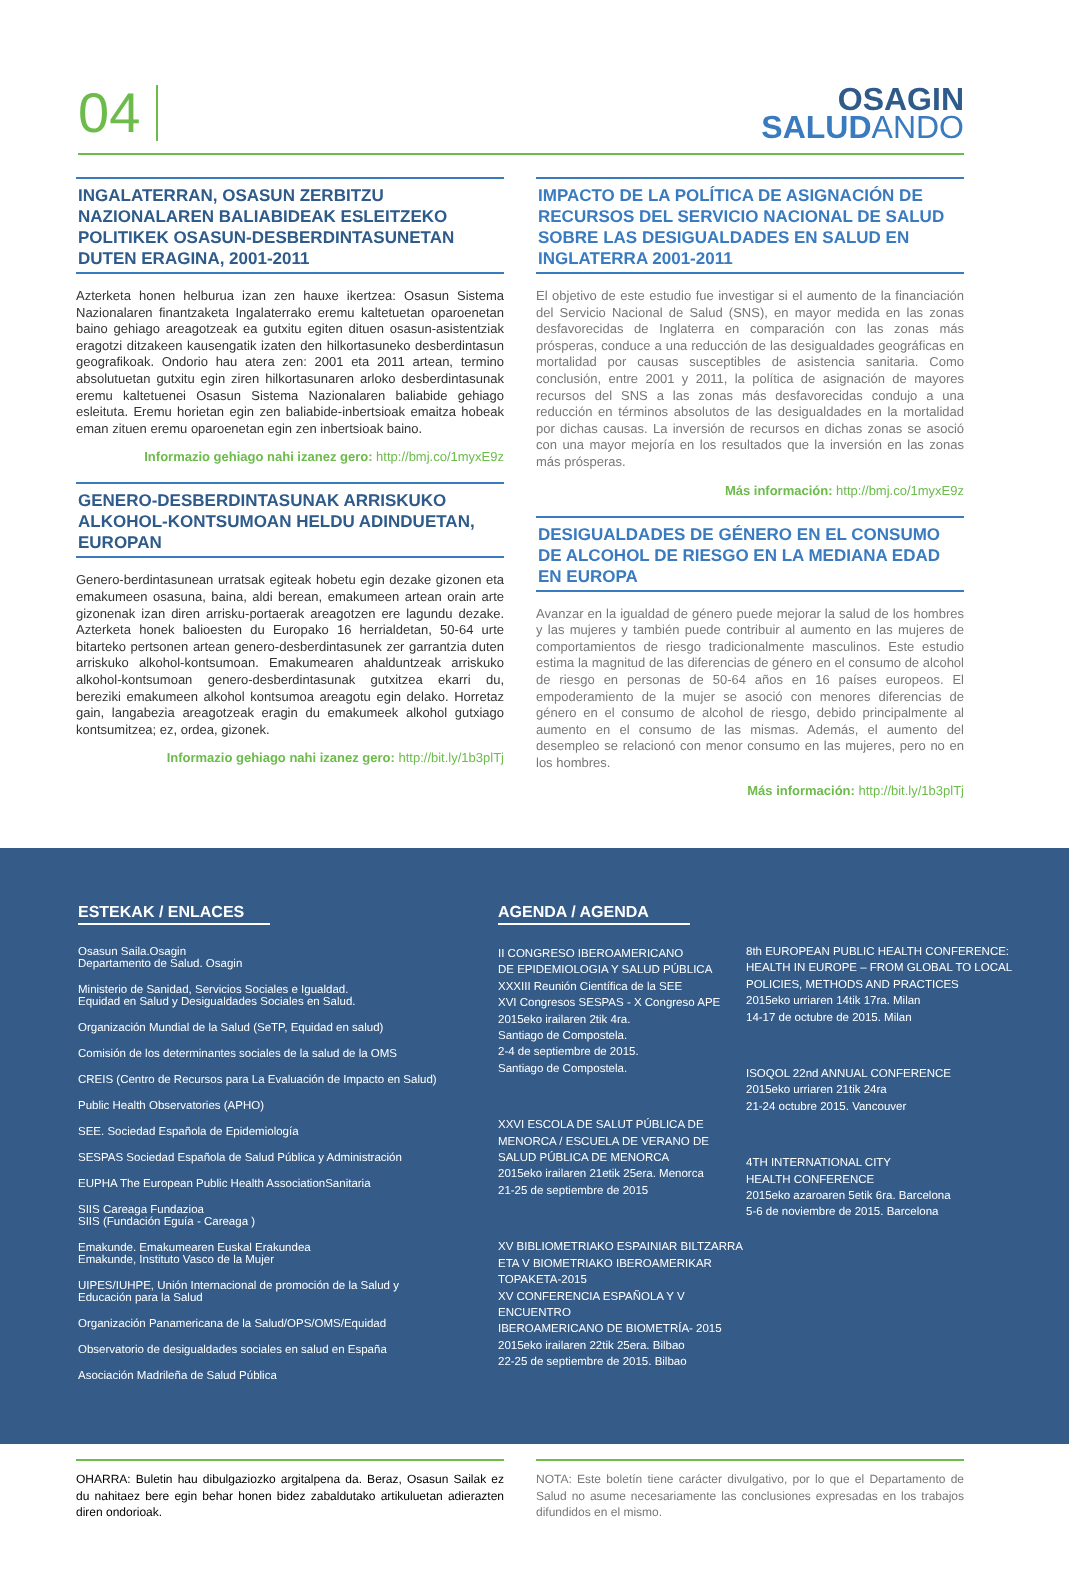04
OSAGIN
SALUD ANDO
INGALATERRAN, OSASUN ZERBITZU NAZIONALAREN BALIABIDEAK ESLEITZEKO POLITIKEK OSASUN-DESBERDINTASUNETAN DUTEN ERAGINA, 2001-2011
Azterketa honen helburua izan zen hauxe ikertzea: Osasun Sistema Nazionalaren finantzaketa Ingalaterrako eremu kaltetuetan oparoenetan baino gehiago areagotzeak ea gutxitu egiten dituen osasun-asistentziak eragotzi ditzakeen kausengatik izaten den hilkortasuneko desberdintasun geografikoak. Ondorio hau atera zen: 2001 eta 2011 artean, termino absolutuetan gutxitu egin ziren hilkortasunaren arloko desberdintasunak eremu kaltetuenei Osasun Sistema Nazionalaren baliabide gehiago esleituta. Eremu horietan egin zen baliabide-inbertsioak emaitza hobeak eman zituen eremu oparoenetan egin zen inbertsioak baino.
Informazio gehiago nahi izanez gero: http://bmj.co/1myxE9z
GENERO-DESBERDINTASUNAK ARRISKUKO ALKOHOL-KONTSUMOAN HELDU ADINDUETAN, EUROPAN
Genero-berdintasunean urratsak egiteak hobetu egin dezake gizonen eta emakumeen osasuna, baina, aldi berean, emakumeen artean orain arte gizonenak izan diren arrisku-portaerak areagotzen ere lagundu dezake. Azterketa honek balioesten du Europako 16 herrialdetan, 50-64 urte bitarteko pertsonen artean genero-desberdintasunek zer garrantzia duten arriskuko alkohol-kontsumoan. Emakumearen ahalduntzeak arriskuko alkohol-kontsumoan genero-desberdintasunak gutxitzea ekarri du, bereziki emakumeen alkohol kontsumoa areagotu egin delako. Horretaz gain, langabezia areagotzeak eragin du emakumeek alkohol gutxiago kontsumitzea; ez, ordea, gizonek.
Informazio gehiago nahi izanez gero: http://bit.ly/1b3plTj
IMPACTO DE LA POLÍTICA DE ASIGNACIÓN DE RECURSOS DEL SERVICIO NACIONAL DE SALUD SOBRE LAS DESIGUALDADES EN SALUD EN INGLATERRA 2001-2011
El objetivo de este estudio fue investigar si el aumento de la financiación del Servicio Nacional de Salud (SNS), en mayor medida en las zonas desfavorecidas de Inglaterra en comparación con las zonas más prósperas, conduce a una reducción de las desigualdades geográficas en mortalidad por causas susceptibles de asistencia sanitaria. Como conclusión, entre 2001 y 2011, la política de asignación de mayores recursos del SNS a las zonas más desfavorecidas condujo a una reducción en términos absolutos de las desigualdades en la mortalidad por dichas causas. La inversión de recursos en dichas zonas se asoció con una mayor mejoría en los resultados que la inversión en las zonas más prósperas.
Más información: http://bmj.co/1myxE9z
DESIGUALDADES DE GÉNERO EN EL CONSUMO DE ALCOHOL DE RIESGO EN LA MEDIANA EDAD EN EUROPA
Avanzar en la igualdad de género puede mejorar la salud de los hombres y las mujeres y también puede contribuir al aumento en las mujeres de comportamientos de riesgo tradicionalmente masculinos. Este estudio estima la magnitud de las diferencias de género en el consumo de alcohol de riesgo en personas de 50-64 años en 16 países europeos. El empoderamiento de la mujer se asoció con menores diferencias de género en el consumo de alcohol de riesgo, debido principalmente al aumento en el consumo de las mismas. Además, el aumento del desempleo se relacionó con menor consumo en las mujeres, pero no en los hombres.
Más información: http://bit.ly/1b3plTj
ESTEKAK / ENLACES
Osasun Saila.Osagin
Departamento de Salud. Osagin
Ministerio de Sanidad, Servicios Sociales e Igualdad.
Equidad en Salud y Desigualdades Sociales en Salud.
Organización Mundial de la Salud (SeTP, Equidad en salud)
Comisión de los determinantes sociales de la salud de la OMS
CREIS (Centro de Recursos para La Evaluación de Impacto en Salud)
Public Health Observatories (APHO)
SEE. Sociedad Española de Epidemiología
SESPAS Sociedad Española de Salud Pública y Administración
EUPHA The European Public Health AssociationSanitaria
SIIS Careaga Fundazioa
SIIS (Fundación Eguía - Careaga )
Emakunde. Emakumearen Euskal Erakundea
Emakunde, Instituto Vasco de la Mujer
UIPES/IUHPE, Unión Internacional de promoción de la Salud y
Educación para la Salud
Organización Panamericana de la Salud/OPS/OMS/Equidad
Observatorio de desigualdades sociales en salud en España
Asociación Madrileña de Salud Pública
AGENDA / AGENDA
II CONGRESO IBEROAMERICANO
DE EPIDEMIOLOGIA Y SALUD PÚBLICA
XXXIII Reunión Científica de la SEE
XVI Congresos SESPAS - X Congreso APE
2015eko irailaren 2tik 4ra.
Santiago de Compostela.
2-4 de septiembre de 2015.
Santiago de Compostela.
XXVI ESCOLA DE SALUT PÚBLICA DE
MENORCA / ESCUELA DE VERANO DE
SALUD PÚBLICA DE MENORCA
2015eko irailaren 21etik 25era. Menorca
21-25 de septiembre de 2015
XV BIBLIOMETRIAKO ESPAINIAR BILTZARRA
ETA V BIOMETRIAKO IBEROAMERIKAR
TOPAKETA-2015
XV CONFERENCIA ESPAÑOLA Y V ENCUENTRO
IBEROAMERICANO DE BIOMETRÍA- 2015
2015eko irailaren 22tik 25era. Bilbao
22-25 de septiembre de 2015. Bilbao
8th EUROPEAN PUBLIC HEALTH CONFERENCE:
HEALTH IN EUROPE – FROM GLOBAL TO LOCAL
POLICIES, METHODS AND PRACTICES
2015eko urriaren 14tik 17ra. Milan
14-17 de octubre de 2015. Milan
ISOQOL 22nd ANNUAL CONFERENCE
2015eko urriaren 21tik 24ra
21-24 octubre 2015. Vancouver
4TH INTERNATIONAL CITY
HEALTH CONFERENCE
2015eko azaroaren 5etik 6ra. Barcelona
5-6 de noviembre de 2015. Barcelona
OHARRA: Buletin hau dibulgaziozko argitalpena da. Beraz, Osasun Sailak ez du nahitaez bere egin behar honen bidez zabaldutako artikuluetan adierazten diren ondorioak.
NOTA: Este boletín tiene carácter divulgativo, por lo que el Departamento de Salud no asume necesariamente las conclusiones expresadas en los trabajos difundidos en el mismo.